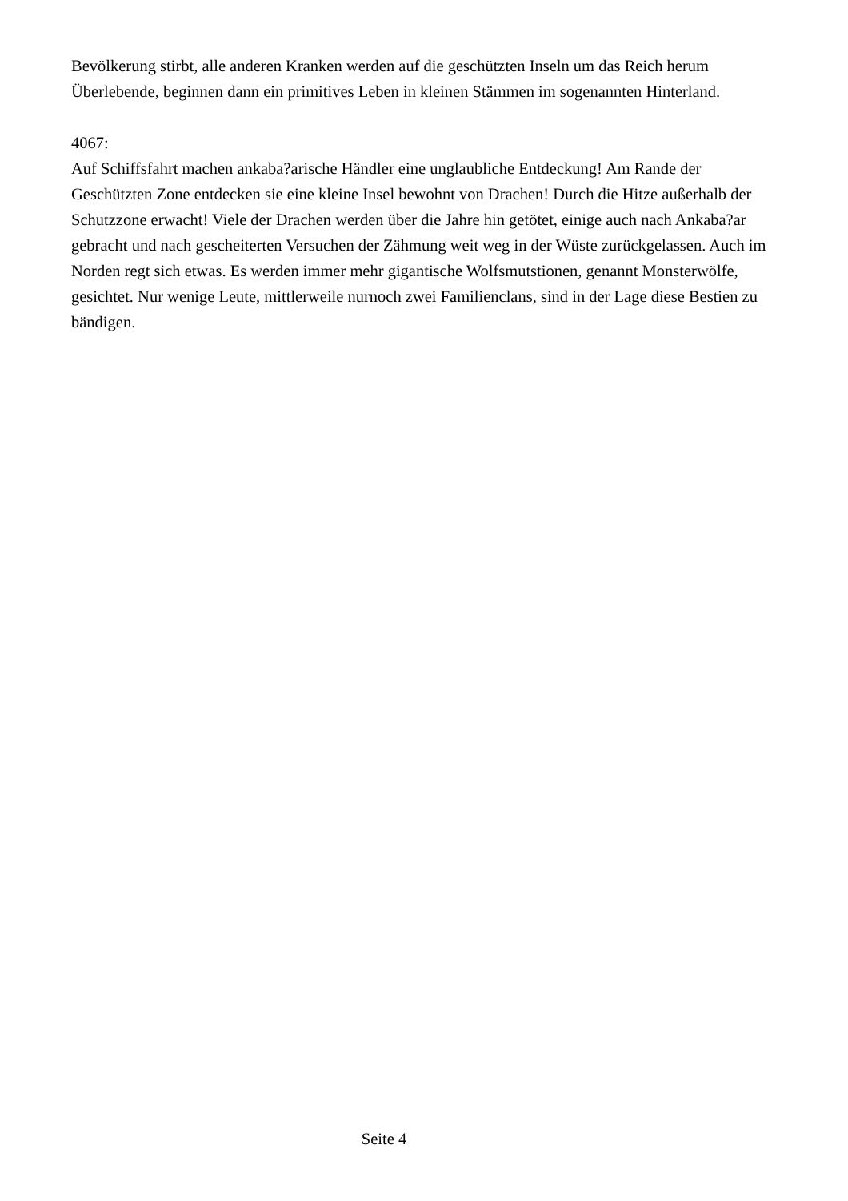Bevölkerung stirbt, alle anderen Kranken werden auf die geschützten Inseln um das Reich herum
Überlebende, beginnen dann ein primitives Leben in kleinen Stämmen im sogenannten Hinterland.
4067:
Auf Schiffsfahrt machen ankaba?arische Händler eine unglaubliche Entdeckung! Am Rande der Geschützten Zone entdecken sie eine kleine Insel bewohnt von Drachen! Durch die Hitze außerhalb der Schutzzone erwacht! Viele der Drachen werden über die Jahre hin getötet, einige auch nach Ankaba?ar gebracht und nach gescheiterten Versuchen der Zähmung weit weg in der Wüste zurückgelassen. Auch im Norden regt sich etwas. Es werden immer mehr gigantische Wolfsmutstionen, genannt Monsterwölfe, gesichtet. Nur wenige Leute, mittlerweile nurnoch zwei Familienclans, sind in der Lage diese Bestien zu bändigen.
Seite 4